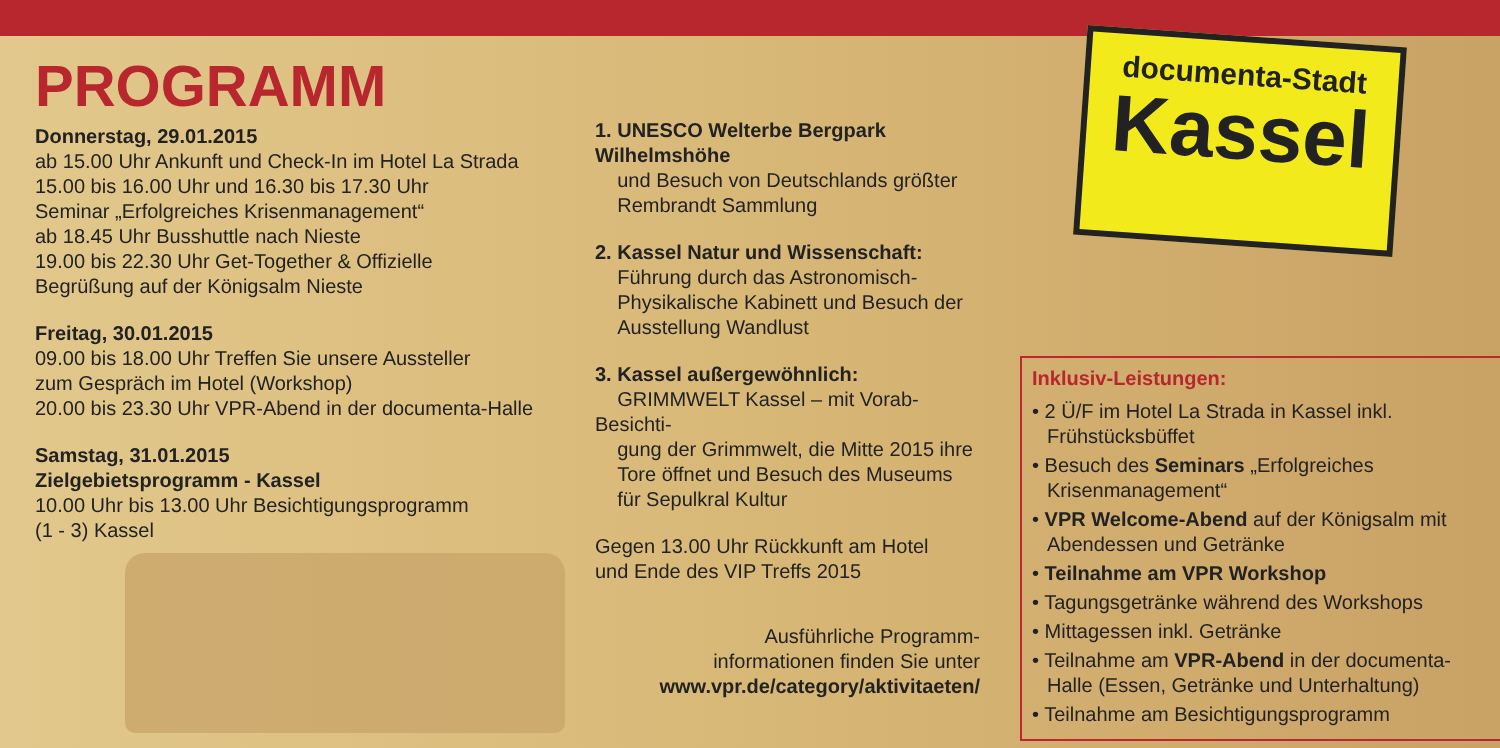PROGRAMM
Donnerstag, 29.01.2015
ab 15.00 Uhr Ankunft und Check-In im Hotel La Strada
15.00 bis 16.00 Uhr und 16.30 bis 17.30 Uhr
Seminar „Erfolgreiches Krisenmanagement“
ab 18.45 Uhr Busshuttle nach Nieste
19.00 bis 22.30 Uhr Get-Together & Offizielle
Begrüßung auf der Königsalm Nieste
Freitag, 30.01.2015
09.00 bis 18.00 Uhr Treffen Sie unsere Aussteller
zum Gespräch im Hotel (Workshop)
20.00 bis 23.30 Uhr VPR-Abend in der documenta-Halle
Samstag, 31.01.2015
Zielgebietsprogramm - Kassel
10.00 Uhr bis 13.00 Uhr Besichtigungsprogramm
(1 - 3) Kassel
1. UNESCO Welterbe Bergpark Wilhelmshöhe
und Besuch von Deutschlands größter
Rembrandt Sammlung
2. Kassel Natur und Wissenschaft:
Führung durch das Astronomisch-
Physikalische Kabinett und Besuch der
Ausstellung Wandlust
3. Kassel außergewöhnlich:
GRIMMWELT Kassel – mit Vorab-Besichti-
gung der Grimmwelt, die Mitte 2015 ihre
Tore öffnet und Besuch des Museums
für Sepulkral Kultur
Gegen 13.00 Uhr Rückkunft am Hotel
und Ende des VIP Treffs 2015
Ausführliche Programm-
informationen finden Sie unter
www.vpr.de/category/aktivitaeten/
documenta-Stadt
Kassel
Inklusiv-Leistungen:
• 2 Ü/F im Hotel La Strada in Kassel inkl. Frühstücksbüffet
• Besuch des Seminars „Erfolgreiches Krisenmanagement“
• VPR Welcome-Abend auf der Königsalm mit Abendessen und Getränke
• Teilnahme am VPR Workshop
• Tagungsgetränke während des Workshops
• Mittagessen inkl. Getränke
• Teilnahme am VPR-Abend in der documenta-Halle (Essen, Getränke und Unterhaltung)
• Teilnahme am Besichtigungsprogramm